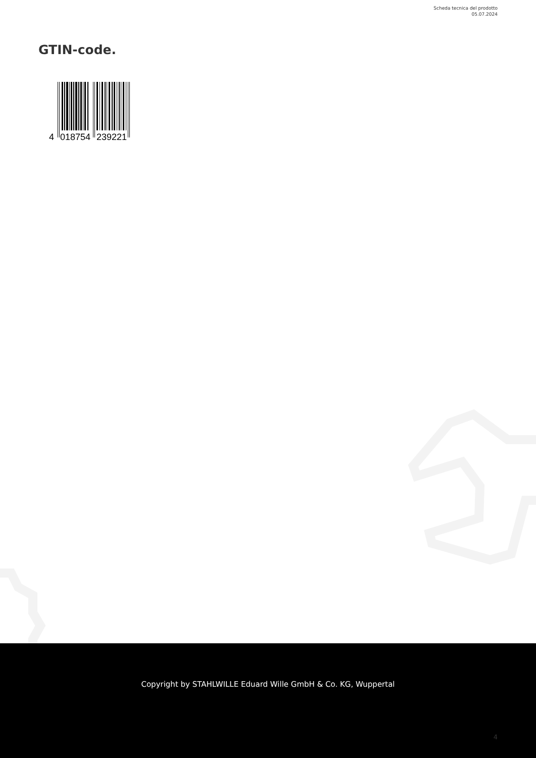Scheda tecnica del prodotto
05.07.2024
GTIN-code.
4
018754
239221
Copyright by STAHLWILLE Eduard Wille GmbH & Co. KG, Wuppertal
4